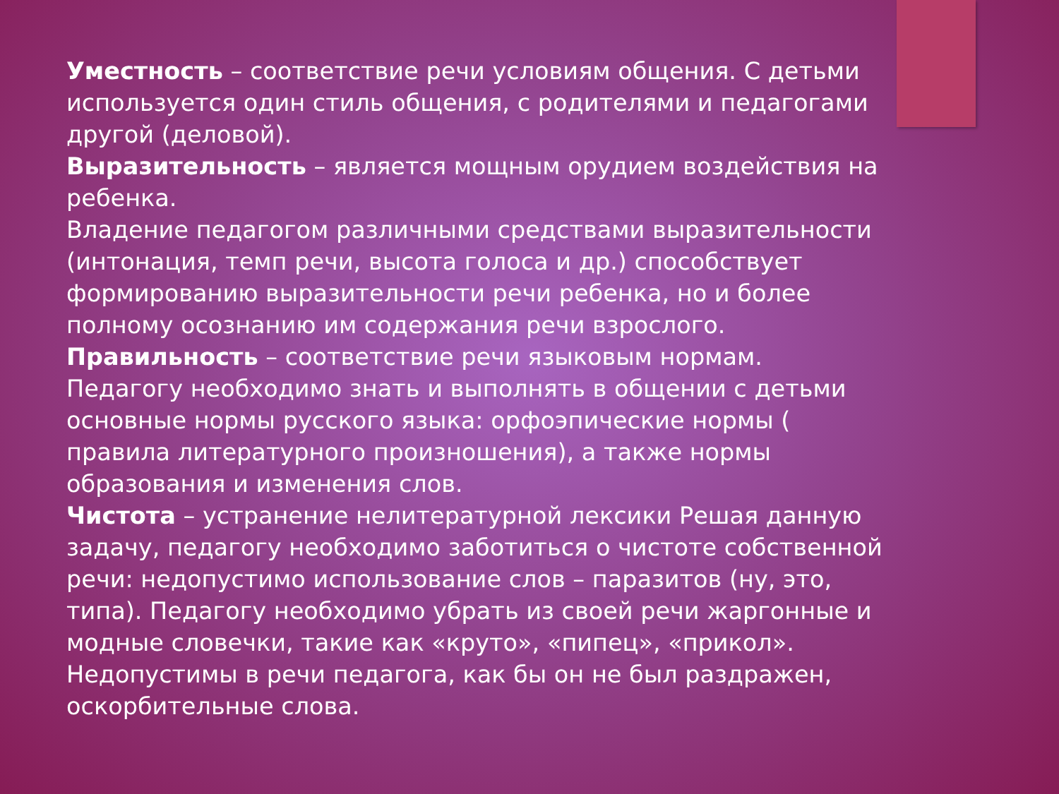Уместность – соответствие речи условиям общения. С детьми используется один стиль общения, с родителями и педагогами другой (деловой).
Выразительность – является мощным орудием воздействия на ребенка.
Владение педагогом различными средствами выразительности (интонация, темп речи, высота голоса и др.) способствует формированию выразительности речи ребенка, но и более полному осознанию им содержания речи взрослого.
Правильность – соответствие речи языковым нормам. Педагогу необходимо знать и выполнять в общении с детьми основные нормы русского языка: орфоэпические нормы ( правила литературного произношения), а также нормы образования и изменения слов.
Чистота – устранение нелитературной лексики Решая данную задачу, педагогу необходимо заботиться о чистоте собственной речи: недопустимо использование слов – паразитов (ну, это, типа). Педагогу необходимо убрать из своей речи жаргонные и модные словечки, такие как «круто», «пипец», «прикол». Недопустимы в речи педагога, как бы он не был раздражен, оскорбительные слова.